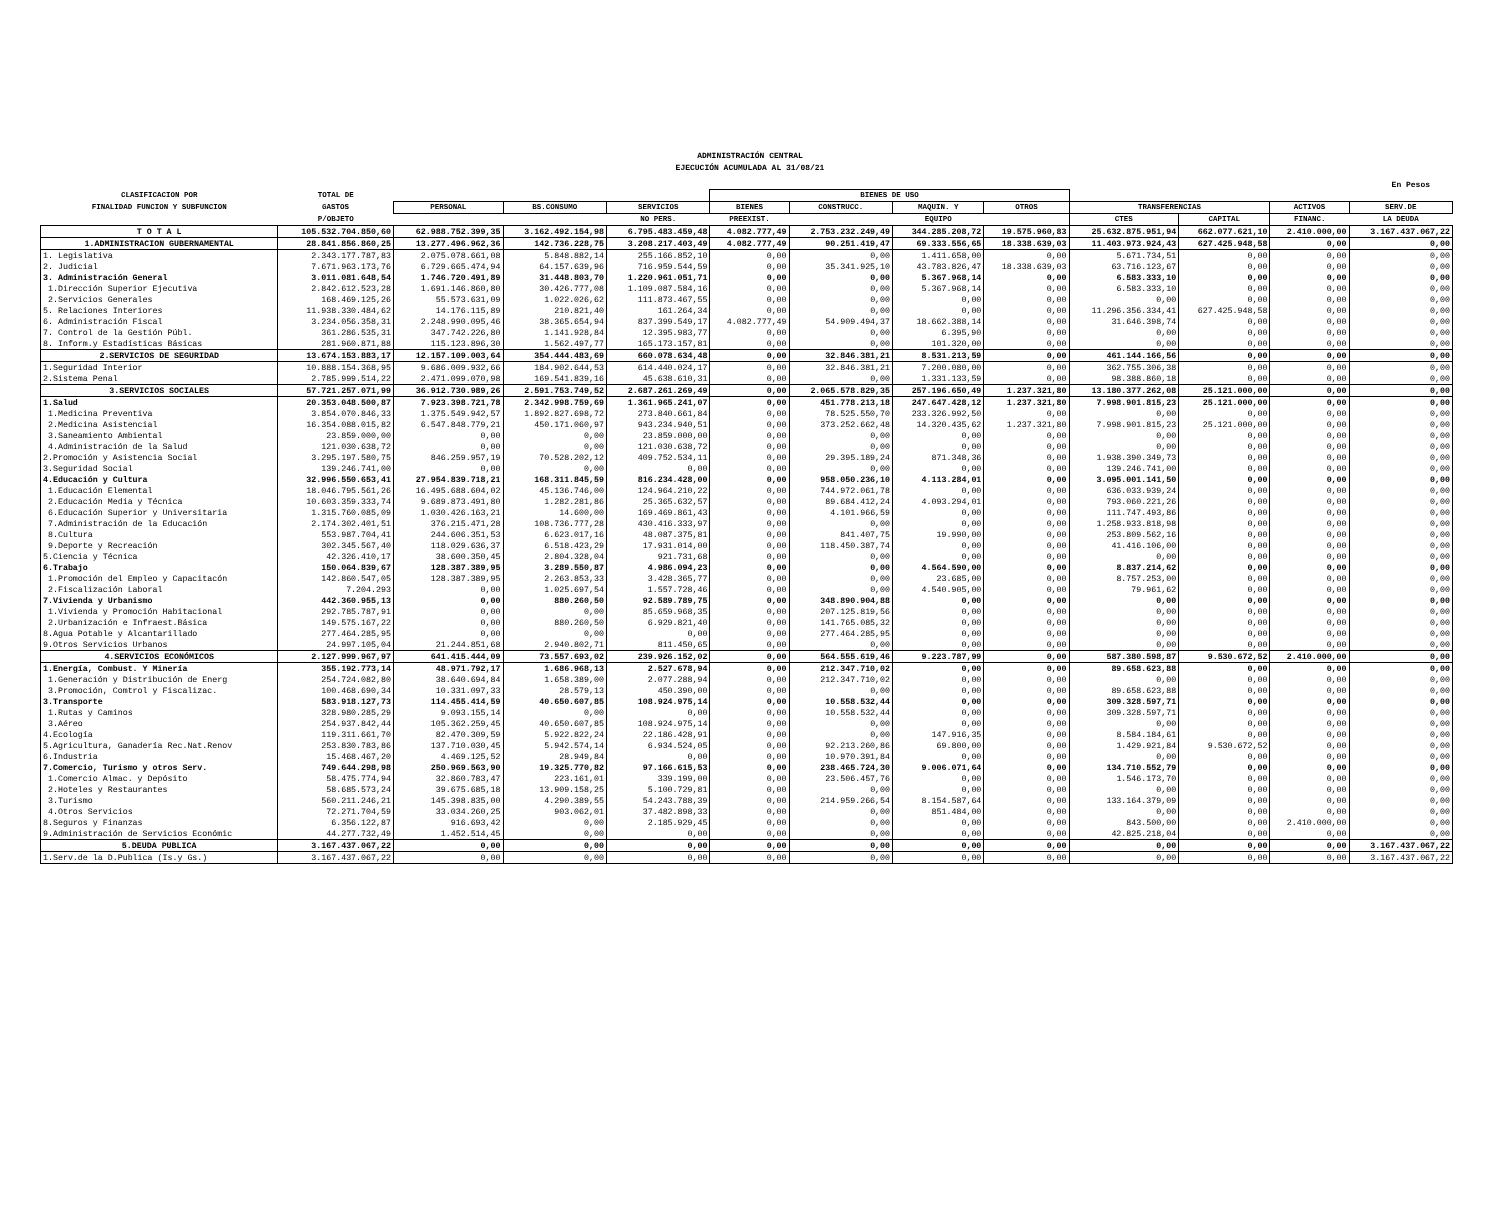ADMINISTRACIÓN CENTRAL
EJECUCIÓN ACUMULADA AL 31/08/21
En Pesos
| CLASIFICACION POR | TOTAL DE | | | | BIENES DE USO | | | | | | | | |
| --- | --- | --- | --- | --- | --- | --- | --- | --- | --- | --- | --- | --- | --- |
| FINALIDAD FUNCION Y SUBFUNCION | GASTOS | PERSONAL | BS.CONSUMO | SERVICIOS | BIENES | CONSTRUCC. | MAQUIN. Y | OTROS | TRANSFERENCIAS | | ACTIVOS | SERV.DE | |
| | P/OBJETO | | | NO PERS. | PREEXIST. | | EQUIPO | | CTES | CAPITAL | FINANC. | LA DEUDA | |
| T O T A L | 105.532.704.850,60 | 62.988.752.399,35 | 3.162.492.154,98 | 6.795.483.459,48 | 4.082.777,49 | 2.753.232.249,49 | 344.285.208,72 | 19.575.960,83 | 25.632.875.951,94 | 662.077.621,10 | 2.410.000,00 | 3.167.437.067,22 | |
| 1.ADMINISTRACION GUBERNAMENTAL | 28.841.856.860,25 | 13.277.496.962,36 | 142.736.228,75 | 3.208.217.403,49 | 4.082.777,49 | 90.251.419,47 | 69.333.556,65 | 18.338.639,03 | 11.403.973.924,43 | 627.425.948,58 | 0,00 | 0,00 | |
| 1. Legislativa | 2.343.177.787,83 | 2.075.078.661,08 | 5.848.882,14 | 255.166.852,10 | 0,00 | 0,00 | 1.411.658,00 | 0,00 | 5.671.734,51 | 0,00 | 0,00 | 0,00 | |
| 2. Judicial | 7.671.963.173,76 | 6.729.665.474,94 | 64.157.639,96 | 716.959.544,59 | 0,00 | 35.341.925,10 | 43.783.826,47 | 18.338.639,03 | 63.716.123,67 | 0,00 | 0,00 | 0,00 | |
| 3. Administración General | 3.011.081.648,54 | 1.746.720.491,89 | 31.448.803,70 | 1.220.961.051,71 | 0,00 | 0,00 | 5.367.968,14 | 0,00 | 6.583.333,10 | 0,00 | 0,00 | 0,00 | |
| 1.Dirección Superior Ejecutiva | 2.842.612.523,28 | 1.691.146.860,80 | 30.426.777,08 | 1.109.087.584,16 | 0,00 | 0,00 | 5.367.968,14 | 0,00 | 6.583.333,10 | 0,00 | 0,00 | 0,00 | |
| 2.Servicios Generales | 168.469.125,26 | 55.573.631,09 | 1.022.026,62 | 111.873.467,55 | 0,00 | 0,00 | 0,00 | 0,00 | 0,00 | 0,00 | 0,00 | 0,00 | |
| 5. Relaciones Interiores | 11.938.330.484,62 | 14.176.115,89 | 210.821,40 | 161.264,34 | 0,00 | 0,00 | 0,00 | 0,00 | 11.296.356.334,41 | 627.425.948,58 | 0,00 | 0,00 | |
| 6. Administración Fiscal | 3.234.056.358,31 | 2.248.990.095,46 | 38.365.654,94 | 837.399.549,17 | 4.082.777,49 | 54.909.494,37 | 18.662.388,14 | 0,00 | 31.646.398,74 | 0,00 | 0,00 | 0,00 | |
| 7. Control de la Gestión Públ. | 361.286.535,31 | 347.742.226,80 | 1.141.928,84 | 12.395.983,77 | 0,00 | 0,00 | 6.395,90 | 0,00 | 0,00 | 0,00 | 0,00 | 0,00 | |
| 8. Inform.y Estadísticas Básicas | 281.960.871,88 | 115.123.896,30 | 1.562.497,77 | 165.173.157,81 | 0,00 | 0,00 | 101.320,00 | 0,00 | 0,00 | 0,00 | 0,00 | 0,00 | |
| 2.SERVICIOS DE SEGURIDAD | 13.674.153.883,17 | 12.157.109.003,64 | 354.444.483,69 | 660.078.634,48 | 0,00 | 32.846.381,21 | 8.531.213,59 | 0,00 | 461.144.166,56 | 0,00 | 0,00 | 0,00 | |
| 1.Seguridad Interior | 10.888.154.368,95 | 9.686.009.932,66 | 184.902.644,53 | 614.440.024,17 | 0,00 | 32.846.381,21 | 7.200.080,00 | 0,00 | 362.755.306,38 | 0,00 | 0,00 | 0,00 | |
| 2.Sistema Penal | 2.785.999.514,22 | 2.471.099.070,98 | 169.541.839,16 | 45.638.610,31 | 0,00 | 0,00 | 1.331.133,59 | 0,00 | 98.388.860,18 | 0,00 | 0,00 | 0,00 | |
| 3.SERVICIOS SOCIALES | 57.721.257.071,99 | 36.912.730.989,26 | 2.591.753.749,52 | 2.687.261.269,49 | 0,00 | 2.065.578.829,35 | 257.196.650,49 | 1.237.321,80 | 13.180.377.262,08 | 25.121.000,00 | 0,00 | 0,00 | |
| 1.Salud | 20.353.048.500,87 | 7.923.398.721,78 | 2.342.998.759,69 | 1.361.965.241,07 | 0,00 | 451.778.213,18 | 247.647.428,12 | 1.237.321,80 | 7.998.901.815,23 | 25.121.000,00 | 0,00 | 0,00 | |
| 1.Medicina Preventiva | 3.854.070.846,33 | 1.375.549.942,57 | 1.892.827.698,72 | 273.840.661,84 | 0,00 | 78.525.550,70 | 233.326.992,50 | 0,00 | 0,00 | 0,00 | 0,00 | 0,00 | |
| 2.Medicina Asistencial | 16.354.088.015,82 | 6.547.848.779,21 | 450.171.060,97 | 943.234.940,51 | 0,00 | 373.252.662,48 | 14.320.435,62 | 1.237.321,80 | 7.998.901.815,23 | 25.121.000,00 | 0,00 | 0,00 | |
| 3.Saneamiento Ambiental | 23.859.000,00 | 0,00 | 0,00 | 23.859.000,00 | 0,00 | 0,00 | 0,00 | 0,00 | 0,00 | 0,00 | 0,00 | 0,00 | |
| 4.Administración de la Salud | 121.030.638,72 | 0,00 | 0,00 | 121.030.638,72 | 0,00 | 0,00 | 0,00 | 0,00 | 0,00 | 0,00 | 0,00 | 0,00 | |
| 2.Promoción y Asistencia Social | 3.295.197.580,75 | 846.259.957,19 | 70.528.202,12 | 409.752.534,11 | 0,00 | 29.395.189,24 | 871.348,36 | 0,00 | 1.938.390.349,73 | 0,00 | 0,00 | 0,00 | |
| 3.Seguridad Social | 139.246.741,00 | 0,00 | 0,00 | 0,00 | 0,00 | 0,00 | 0,00 | 0,00 | 139.246.741,00 | 0,00 | 0,00 | 0,00 | |
| 4.Educación y Cultura | 32.996.550.653,41 | 27.954.839.718,21 | 168.311.845,59 | 816.234.428,00 | 0,00 | 958.050.236,10 | 4.113.284,01 | 0,00 | 3.095.001.141,50 | 0,00 | 0,00 | 0,00 | |
| 1.Educación Elemental | 18.046.795.561,26 | 16.495.688.604,02 | 45.136.746,00 | 124.964.210,22 | 0,00 | 744.972.061,78 | 0,00 | 0,00 | 636.033.939,24 | 0,00 | 0,00 | 0,00 | |
| 2.Educación Media y Técnica | 10.603.359.333,74 | 9.689.873.491,80 | 1.282.281,86 | 25.365.632,57 | 0,00 | 89.684.412,24 | 4.093.294,01 | 0,00 | 793.060.221,26 | 0,00 | 0,00 | 0,00 | |
| 6.Educación Superior y Universitaria | 1.315.760.085,09 | 1.030.426.163,21 | 14.600,00 | 169.469.861,43 | 0,00 | 4.101.966,59 | 0,00 | 0,00 | 111.747.493,86 | 0,00 | 0,00 | 0,00 | |
| 7.Administración de la Educación | 2.174.302.401,51 | 376.215.471,28 | 108.736.777,28 | 430.416.333,97 | 0,00 | 0,00 | 0,00 | 0,00 | 1.258.933.818,98 | 0,00 | 0,00 | 0,00 | |
| 8.Cultura | 553.987.704,41 | 244.606.351,53 | 6.623.017,16 | 48.087.375,81 | 0,00 | 841.407,75 | 19.990,00 | 0,00 | 253.809.562,16 | 0,00 | 0,00 | 0,00 | |
| 9.Deporte y Recreación | 302.345.567,40 | 118.029.636,37 | 6.518.423,29 | 17.931.014,00 | 0,00 | 118.450.387,74 | 0,00 | 0,00 | 41.416.106,00 | 0,00 | 0,00 | 0,00 | |
| 5.Ciencia y Técnica | 42.326.410,17 | 38.600.350,45 | 2.804.328,04 | 921.731,68 | 0,00 | 0,00 | 0,00 | 0,00 | 0,00 | 0,00 | 0,00 | 0,00 | |
| 6.Trabajo | 150.064.839,67 | 128.387.389,95 | 3.289.550,87 | 4.986.094,23 | 0,00 | 0,00 | 4.564.590,00 | 0,00 | 8.837.214,62 | 0,00 | 0,00 | 0,00 | |
| 1.Promoción del Empleo y Capacitacón | 142.860.547,05 | 128.387.389,95 | 2.263.853,33 | 3.428.365,77 | 0,00 | 0,00 | 23.685,00 | 0,00 | 8.757.253,00 | 0,00 | 0,00 | 0,00 | |
| 2.Fiscalización Laboral | 7.204.293 | 0,00 | 1.025.697,54 | 1.557.728,46 | 0,00 | 0,00 | 4.540.905,00 | 0,00 | 79.961,62 | 0,00 | 0,00 | 0,00 | |
| 7.Vivienda y Urbanismo | 442.360.955,13 | 0,00 | 880.260,50 | 92.589.789,75 | 0,00 | 348.890.904,88 | 0,00 | 0,00 | 0,00 | 0,00 | 0,00 | 0,00 | |
| 1.Vivienda y Promoción Habitacional | 292.785.787,91 | 0,00 | 0,00 | 85.659.968,35 | 0,00 | 207.125.819,56 | 0,00 | 0,00 | 0,00 | 0,00 | 0,00 | 0,00 | |
| 2.Urbanización e Infraest.Básica | 149.575.167,22 | 0,00 | 880.260,50 | 6.929.821,40 | 0,00 | 141.765.085,32 | 0,00 | 0,00 | 0,00 | 0,00 | 0,00 | 0,00 | |
| 8.Agua Potable y Alcantarillado | 277.464.285,95 | 0,00 | 0,00 | 0,00 | 0,00 | 277.464.285,95 | 0,00 | 0,00 | 0,00 | 0,00 | 0,00 | 0,00 | |
| 9.Otros Servicios Urbanos | 24.997.105,04 | 21.244.851,68 | 2.940.802,71 | 811.450,65 | 0,00 | 0,00 | 0,00 | 0,00 | 0,00 | 0,00 | 0,00 | 0,00 | |
| 4.SERVICIOS ECONÓMICOS | 2.127.999.967,97 | 641.415.444,09 | 73.557.693,02 | 239.926.152,02 | 0,00 | 564.555.619,46 | 9.223.787,99 | 0,00 | 587.380.598,87 | 9.530.672,52 | 2.410.000,00 | 0,00 | |
| 1.Energía, Combust. Y Minería | 355.192.773,14 | 48.971.792,17 | 1.686.968,13 | 2.527.678,94 | 0,00 | 212.347.710,02 | 0,00 | 0,00 | 89.658.623,88 | 0,00 | 0,00 | 0,00 | |
| 1.Generación y Distribución de Energ | 254.724.082,80 | 38.640.694,84 | 1.658.389,00 | 2.077.288,94 | 0,00 | 212.347.710,02 | 0,00 | 0,00 | 0,00 | 0,00 | 0,00 | 0,00 | |
| 3.Promoción, Comtrol y Fiscalizac. | 100.468.690,34 | 10.331.097,33 | 28.579,13 | 450.390,00 | 0,00 | 0,00 | 0,00 | 0,00 | 89.658.623,88 | 0,00 | 0,00 | 0,00 | |
| 3.Transporte | 583.918.127,73 | 114.455.414,59 | 40.650.607,85 | 108.924.975,14 | 0,00 | 10.558.532,44 | 0,00 | 0,00 | 309.328.597,71 | 0,00 | 0,00 | 0,00 | |
| 1.Rutas y Caminos | 328.980.285,29 | 9.093.155,14 | 0,00 | 0,00 | 0,00 | 10.558.532,44 | 0,00 | 0,00 | 309.328.597,71 | 0,00 | 0,00 | 0,00 | |
| 3.Aéreo | 254.937.842,44 | 105.362.259,45 | 40.650.607,85 | 108.924.975,14 | 0,00 | 0,00 | 0,00 | 0,00 | 0,00 | 0,00 | 0,00 | 0,00 | |
| 4.Ecología | 119.311.661,70 | 82.470.309,59 | 5.922.822,24 | 22.186.428,91 | 0,00 | 0,00 | 147.916,35 | 0,00 | 8.584.184,61 | 0,00 | 0,00 | 0,00 | |
| 5.Agricultura, Ganadería Rec.Nat.Renov | 253.830.783,86 | 137.710.030,45 | 5.942.574,14 | 6.934.524,05 | 0,00 | 92.213.260,86 | 69.800,00 | 0,00 | 1.429.921,84 | 9.530.672,52 | 0,00 | 0,00 | |
| 6.Industria | 15.468.467,20 | 4.469.125,52 | 28.949,84 | 0,00 | 0,00 | 10.970.391,84 | 0,00 | 0,00 | 0,00 | 0,00 | 0,00 | 0,00 | |
| 7.Comercio, Turismo y otros Serv. | 749.644.298,98 | 250.969.563,90 | 19.325.770,82 | 97.166.615,53 | 0,00 | 238.465.724,30 | 9.006.071,64 | 0,00 | 134.710.552,79 | 0,00 | 0,00 | 0,00 | |
| 1.Comercio Almac. y Depósito | 58.475.774,94 | 32.860.783,47 | 223.161,01 | 339.199,00 | 0,00 | 23.506.457,76 | 0,00 | 0,00 | 1.546.173,70 | 0,00 | 0,00 | 0,00 | |
| 2.Hoteles y Restaurantes | 58.685.573,24 | 39.675.685,18 | 13.909.158,25 | 5.100.729,81 | 0,00 | 0,00 | 0,00 | 0,00 | 0,00 | 0,00 | 0,00 | 0,00 | |
| 3.Turismo | 560.211.246,21 | 145.398.835,00 | 4.290.389,55 | 54.243.788,39 | 0,00 | 214.959.266,54 | 8.154.587,64 | 0,00 | 133.164.379,09 | 0,00 | 0,00 | 0,00 | |
| 4.Otros Servicios | 72.271.704,59 | 33.034.260,25 | 903.062,01 | 37.482.898,33 | 0,00 | 0,00 | 851.484,00 | 0,00 | 0,00 | 0,00 | 0,00 | 0,00 | |
| 8.Seguros y Finanzas | 6.356.122,87 | 916.693,42 | 0,00 | 2.185.929,45 | 0,00 | 0,00 | 0,00 | 0,00 | 843.500,00 | 0,00 | 2.410.000,00 | 0,00 | |
| 9.Administración de Servicios Económic | 44.277.732,49 | 1.452.514,45 | 0,00 | 0,00 | 0,00 | 0,00 | 0,00 | 0,00 | 42.825.218,04 | 0,00 | 0,00 | 0,00 | |
| 5.DEUDA PUBLICA | 3.167.437.067,22 | 0,00 | 0,00 | 0,00 | 0,00 | 0,00 | 0,00 | 0,00 | 0,00 | 0,00 | 0,00 | 3.167.437.067,22 | |
| 1.Serv.de la D.Publica (Is.y Gs.) | 3.167.437.067,22 | 0,00 | 0,00 | 0,00 | 0,00 | 0,00 | 0,00 | 0,00 | 0,00 | 0,00 | 0,00 | 3.167.437.067,22 | |